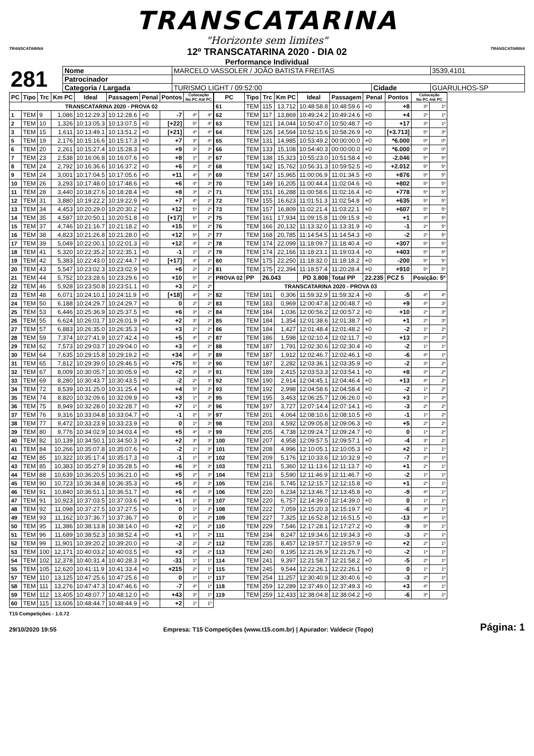TRANSCATARINA
"Horizonte sem limites"
TRANSCATARINA
12º TRANSCATARINA 2020 - DIA 02
Performance Individual
TRANSCATARINA
| 281 | Nome | MARCELO VASSOLER / JOÃO BATISTA FREITAS | | | 3539,4101 |
| | Patrocinador | | | | |
| | Categoria / Largada | TURISMO LIGHT / 09:52:00 | Cidade | GUARULHOS-SP | |
| PC | Tipo | Trc | Km PC | Ideal | Passagem | Penal | Pontos | Colocação No PC Até PC | |
| --- | --- | --- | --- | --- | --- | --- | --- | --- | --- |
| TRANSCATARINA 2020 - PROVA 02 | | | | | | | | | |
| 1 | TEM | 9 | 1,086 | 10:12:29.3 | 10:12:28.6 | +0 | -7 | 4º | 4º |
| 2 | TEM | 10 | 1,326 | 10:13:05.3 | 10:13:07.5 | +0 | [+22] | 5º | 4º |
| 3 | TEM | 15 | 1,611 | 10:13:49.1 | 10:13:51.2 | +0 | [+21] | 4º | 4º |
| 5 | TEM | 19 | 2,176 | 10:15:16.6 | 10:15:17.3 | +0 | +7 | 3º | 4º |
| 6 | TEM | 20 | 2,261 | 10:15:27.4 | 10:15:28.3 | +0 | +9 | 3º | 3º |
| 7 | TEM | 23 | 2,538 | 10:16:06.8 | 10:16:07.6 | +0 | +8 | 1º | 3º |
| 8 | TEM | 24 | 2,792 | 10:16:36.6 | 10:16:37.2 | +0 | +6 | 3º | 3º |
| 9 | TEM | 24 | 3,001 | 10:17:04.5 | 10:17:05.6 | +0 | +11 | 4º | 3º |
| 10 | TEM | 26 | 3,293 | 10:17:48.0 | 10:17:48.6 | +0 | +6 | 4º | 3º |
| 11 | TEM | 28 | 3,440 | 10:18:27.6 | 10:18:28.4 | +0 | +8 | 3º | 2º |
| 12 | TEM | 31 | 3,880 | 10:19:22.2 | 10:19:22.9 | +0 | +7 | 4º | 2º |
| 13 | TEM | 34 | 4,453 | 10:20:29.0 | 10:20:30.2 | +0 | +12 | 5º | 2º |
| 14 | TEM | 35 | 4,587 | 10:20:50.1 | 10:20:51.8 | +0 | [+17] | 5º | 2º |
| 15 | TEM | 37 | 4,746 | 10:21:16.7 | 10:21:18.2 | +0 | +15 | 5º | 2º |
| 16 | TEM | 38 | 4,823 | 10:21:26.8 | 10:21:28.0 | +0 | +12 | 5º | 2º |
| 17 | TEM | 39 | 5,049 | 10:22:00.1 | 10:22:01.3 | +0 | +12 | 4º | 2º |
| 18 | TEM | 41 | 5,320 | 10:22:35.2 | 10:22:35.1 | +0 | -1 | 1º | 2º |
| 19 | TEM | 42 | 5,383 | 10:22:43.0 | 10:22:44.7 | +0 | [+17] | 4º | 2º |
| 20 | TEM | 43 | 5,547 | 10:23:02.3 | 10:23:02.9 | +0 | +6 | 2º | 2º |
| 21 | TEM | 44 | 5,752 | 10:23:28.6 | 10:23:29.6 | +0 | +10 | 5º | 2º |
| 22 | TEM | 46 | 5,928 | 10:23:50.8 | 10:23:51.1 | +0 | +3 | 2º | 2º |
| 23 | TEM | 48 | 6,071 | 10:24:10.1 | 10:24:11.9 | +0 | [+18] | 4º | 2º |
| 24 | TEM | 50 | 6,188 | 10:24:29.7 | 10:24:29.7 | +0 | 0 | 2º | 2º |
| 25 | TEM | 53 | 6,446 | 10:25:36.9 | 10:25:37.5 | +0 | +6 | 3º | 2º |
| 26 | TEM | 55 | 6,624 | 10:26:01.7 | 10:26:01.9 | +0 | +2 | 3º | 2º |
| 27 | TEM | 57 | 6,883 | 10:26:35.0 | 10:26:35.3 | +0 | +3 | 2º | 2º |
| 28 | TEM | 59 | 7,374 | 10:27:41.9 | 10:27:42.4 | +0 | +5 | 4º | 2º |
| 29 | TEM | 62 | 7,573 | 10:29:03.7 | 10:29:04.0 | +0 | +3 | 4º | 2º |
| 30 | TEM | 64 | 7,635 | 10:29:15.8 | 10:29:19.2 | +0 | +34 | 4º | 3º |
| 31 | TEM | 65 | 7,812 | 10:29:39.0 | 10:29:46.5 | +0 | +75 | 5º | 3º |
| 32 | TEM | 67 | 8,009 | 10:30:05.7 | 10:30:05.9 | +0 | +2 | 3º | 3º |
| 33 | TEM | 69 | 8,280 | 10:30:43.7 | 10:30:43.5 | +0 | -2 | 2º | 3º |
| 34 | TEM | 72 | 8,539 | 10:31:25.0 | 10:31:25.4 | +0 | +4 | 5º | 3º |
| 35 | TEM | 74 | 8,820 | 10:32:09.6 | 10:32:09.9 | +0 | +3 | 1º | 3º |
| 36 | TEM | 75 | 8,949 | 10:32:28.0 | 10:32:28.7 | +0 | +7 | 1º | 3º |
| 37 | TEM | 76 | 9,316 | 10:33:04.8 | 10:33:04.7 | +0 | -1 | 2º | 3º |
| 38 | TEM | 77 | 9,472 | 10:33:23.9 | 10:33:23.9 | +0 | 0 | 1º | 3º |
| 39 | TEM | 80 | 9,776 | 10:34:02.9 | 10:34:03.4 | +0 | +5 | 4º | 3º |
| 40 | TEM | 82 | 10,139 | 10:34:50.1 | 10:34:50.3 | +0 | +2 | 3º | 3º |
| 41 | TEM | 84 | 10,266 | 10:35:07.8 | 10:35:07.6 | +0 | -2 | 1º | 3º |
| 42 | TEM | 85 | 10,322 | 10:35:17.4 | 10:35:17.3 | +0 | -1 | 1º | 3º |
| 43 | TEM | 85 | 10,383 | 10:35:27.9 | 10:35:28.5 | +0 | +6 | 3º | 3º |
| 44 | TEM | 88 | 10,639 | 10:36:20.5 | 10:36:21.0 | +0 | +5 | 2º | 3º |
| 45 | TEM | 90 | 10,723 | 10:36:34.8 | 10:36:35.3 | +0 | +5 | 3º | 3º |
| 46 | TEM | 91 | 10,840 | 10:36:51.1 | 10:36:51.7 | +0 | +6 | 4º | 3º |
| 47 | TEM | 91 | 10,923 | 10:37:03.5 | 10:37:03.6 | +0 | +1 | 1º | 3º |
| 48 | TEM | 92 | 11,098 | 10:37:27.5 | 10:37:27.5 | +0 | 0 | 1º | 3º |
| 49 | TEM | 93 | 11,162 | 10:37:36.7 | 10:37:36.7 | +0 | 0 | 1º | 2º |
| 50 | TEM | 95 | 11,386 | 10:38:13.8 | 10:38:14.0 | +0 | +2 | 1º | 2º |
| 51 | TEM | 96 | 11,689 | 10:38:52.3 | 10:38:52.4 | +0 | +1 | 1º | 2º |
| 52 | TEM | 99 | 11,901 | 10:39:20.2 | 10:39:20.0 | +0 | -2 | 2º | 2º |
| 53 | TEM | 100 | 12,171 | 10:40:03.2 | 10:40:03.5 | +0 | +3 | 2º | 2º |
| 54 | TEM | 102 | 12,378 | 10:40:31.4 | 10:40:28.3 | +0 | -31 | 1º | 1º |
| 55 | TEM | 105 | 12,620 | 10:41:11.9 | 10:41:33.4 | +0 | +215 | 2º | 1º |
| 57 | TEM | 110 | 13,125 | 10:47:25.6 | 10:47:25.6 | +0 | 0 | 1º | 1º |
| 58 | TEM | 111 | 13,276 | 10:47:47.3 | 10:47:46.6 | +0 | -7 | 4º | 1º |
| 59 | TEM | 112 | 13,405 | 10:48:07.7 | 10:48:12.0 | +0 | +43 | 3º | 1º |
| 60 | TEM | 115 | 13,606 | 10:48:44.7 | 10:48:44.9 | +0 | +2 | 1º | 1º |
| PC | Tipo | Trc | Km PC | Ideal | Passagem | Penal | Pontos | Colocação No PC Até PC | |
| --- | --- | --- | --- | --- | --- | --- | --- | --- | --- |
| 61 | TEM | 115 | 13,712 | 10:48:58.8 | 10:48:59.6 | +0 | +8 | 3º | 1º |
| 62 | TEM | 117 | 13,869 | 10:49:24.2 | 10:49:24.6 | +0 | +4 | 2º | 1º |
| 63 | TEM | 121 | 14,044 | 10:50:47.0 | 10:50:48.7 | +0 | +17 | 3º | 1º |
| 64 | TEM | 126 | 14,564 | 10:52:15.6 | 10:58:26.9 | +0 | [+3.713] | 5º | 3º |
| 65 | TEM | 131 | 14,985 | 10:53:49.2 | 00:00:00.0 | +0 | *6.000 | 0º | 0º |
| 66 | TEM | 133 | 15,108 | 10:54:40.3 | 00:00:00.0 | +0 | *6.000 | 0º | 0º |
| 67 | TEM | 138 | 15,323 | 10:55:23.0 | 10:51:58.4 | +0 | -2.046 | 5º | 5º |
| 68 | TEM | 142 | 15,762 | 10:56:31.3 | 10:59:52.5 | +0 | +2.012 | 5º | 5º |
| 69 | TEM | 147 | 15,965 | 11:00:06.9 | 11:01:34.5 | +0 | +876 | 5º | 5º |
| 70 | TEM | 149 | 16,205 | 11:00:44.4 | 11:02:04.6 | +0 | +802 | 5º | 5º |
| 71 | TEM | 151 | 16,288 | 11:00:58.6 | 11:02:16.4 | +0 | +778 | 5º | 5º |
| 72 | TEM | 155 | 16,623 | 11:01:51.3 | 11:02:54.8 | +0 | +635 | 5º | 5º |
| 73 | TEM | 157 | 16,809 | 11:02:21.4 | 11:03:22.1 | +0 | +607 | 5º | 5º |
| 75 | TEM | 161 | 17,934 | 11:09:15.8 | 11:09:15.9 | +0 | +1 | 3º | 5º |
| 76 | TEM | 166 | 20,132 | 11:13:32.0 | 11:13:31.9 | +0 | -1 | 2º | 5º |
| 77 | TEM | 168 | 20,785 | 11:14:54.5 | 11:14:54.3 | +0 | -2 | 2º | 5º |
| 78 | TEM | 174 | 22,099 | 11:18:09.7 | 11:18:40.4 | +0 | +307 | 5º | 5º |
| 79 | TEM | 174 | 22,166 | 11:18:23.1 | 11:19:03.4 | +0 | +403 | 5º | 5º |
| 80 | TEM | 175 | 22,250 | 11:18:32.0 | 11:18:18.2 | +0 | -200 | 5º | 5º |
| 81 | TEM | 175 | 22,394 | 11:18:57.4 | 11:20:28.4 | +0 | +910 | 5º | 5º |
| PROVA 02 | PP | 26.043 | | PD 3.808 | Total PP | 22.235 | PCZ 5 | Posição: 5º | |
| TRANSCATARINA 2020 - PROVA 03 | | | | | | | | | |
| 82 | TEM | 181 | 0,306 | 11:59:32.9 | 11:59:32.4 | +0 | -5 | 4º | 4º |
| 83 | TEM | 183 | 0,969 | 12:00:47.8 | 12:00:48.7 | +0 | +9 | 4º | 3º |
| 84 | TEM | 184 | 1,036 | 12:00:56.2 | 12:00:57.2 | +0 | +10 | 2º | 3º |
| 85 | TEM | 184 | 1,354 | 12:01:38.6 | 12:01:38.7 | +0 | +1 | 2º | 3º |
| 86 | TEM | 184 | 1,427 | 12:01:48.4 | 12:01:48.2 | +0 | -2 | 1º | 2º |
| 87 | TEM | 186 | 1,598 | 12:02:10.4 | 12:02:11.7 | +0 | +13 | 2º | 2º |
| 88 | TEM | 187 | 1,791 | 12:02:30.6 | 12:02:30.4 | +0 | -2 | 1º | 1º |
| 89 | TEM | 187 | 1,912 | 12:02:46.7 | 12:02:46.1 | +0 | -6 | 4º | 1º |
| 90 | TEM | 187 | 2,282 | 12:03:36.1 | 12:03:35.9 | +0 | -2 | 3º | 2º |
| 91 | TEM | 189 | 2,415 | 12:03:53.3 | 12:03:54.1 | +0 | +8 | 3º | 2º |
| 92 | TEM | 190 | 2,914 | 12:04:45.1 | 12:04:46.4 | +0 | +13 | 4º | 2º |
| 93 | TEM | 192 | 2,998 | 12:04:58.6 | 12:04:58.4 | +0 | -2 | 1º | 2º |
| 95 | TEM | 195 | 3,463 | 12:06:25.7 | 12:06:26.0 | +0 | +3 | 1º | 2º |
| 96 | TEM | 197 | 3,727 | 12:07:14.4 | 12:07:14.1 | +0 | -3 | 2º | 2º |
| 97 | TEM | 201 | 4,064 | 12:08:10.6 | 12:08:10.5 | +0 | -1 | 1º | 2º |
| 98 | TEM | 203 | 4,592 | 12:09:05.8 | 12:09:06.3 | +0 | +5 | 2º | 2º |
| 99 | TEM | 205 | 4,738 | 12:09:24.7 | 12:09:24.7 | +0 | 0 | 1º | 2º |
| 100 | TEM | 207 | 4,958 | 12:09:57.5 | 12:09:57.1 | +0 | -4 | 3º | 2º |
| 101 | TEM | 208 | 4,996 | 12:10:05.1 | 12:10:05.3 | +0 | +2 | 1º | 1º |
| 102 | TEM | 209 | 5,176 | 12:10:33.6 | 12:10:32.9 | +0 | -7 | 2º | 1º |
| 103 | TEM | 211 | 5,360 | 12:11:13.6 | 12:11:13.7 | +0 | +1 | 2º | 1º |
| 104 | TEM | 213 | 5,590 | 12:11:46.9 | 12:11:46.7 | +0 | -2 | 1º | 1º |
| 105 | TEM | 216 | 5,745 | 12:12:15.7 | 12:12:15.8 | +0 | +1 | 2º | 1º |
| 106 | TEM | 220 | 6,234 | 12:13:46.7 | 12:13:45.8 | +0 | -9 | 4º | 1º |
| 107 | TEM | 220 | 6,757 | 12:14:39.0 | 12:14:39.0 | +0 | 0 | 1º | 1º |
| 108 | TEM | 222 | 7,059 | 12:15:20.3 | 12:15:19.7 | +0 | -6 | 3º | 1º |
| 109 | TEM | 227 | 7,325 | 12:16:52.8 | 12:16:51.5 | +0 | -13 | 4º | 1º |
| 110 | TEM | 229 | 7,546 | 12:17:28.1 | 12:17:27.2 | +0 | -9 | 5º | 1º |
| 111 | TEM | 234 | 8,247 | 12:19:34.6 | 12:19:34.3 | +0 | -3 | 2º | 1º |
| 112 | TEM | 235 | 8,457 | 12:19:57.7 | 12:19:57.9 | +0 | +2 | 2º | 1º |
| 113 | TEM | 240 | 9,195 | 12:21:26.9 | 12:21:26.7 | +0 | -2 | 1º | 1º |
| 114 | TEM | 241 | 9,397 | 12:21:58.7 | 12:21:58.2 | +0 | -5 | 2º | 1º |
| 115 | TEM | 245 | 9,544 | 12:22:26.1 | 12:22:26.1 | +0 | 0 | 1º | 1º |
| 117 | TEM | 254 | 11,257 | 12:30:40.9 | 12:30:40.6 | +0 | -3 | 2º | 1º |
| 118 | TEM | 259 | 12,289 | 12:37:49.0 | 12:37:49.3 | +0 | +3 | 4º | 1º |
| 119 | TEM | 259 | 12,433 | 12:38:04.8 | 12:38:04.2 | +0 | -6 | 3º | 1º |
T15 Competições - 1.0.72
29/10/2020 19:55 Empresa: T15 Competições (www.t15.com.br) | Apurador: Valdecir (Topo) Página: 1